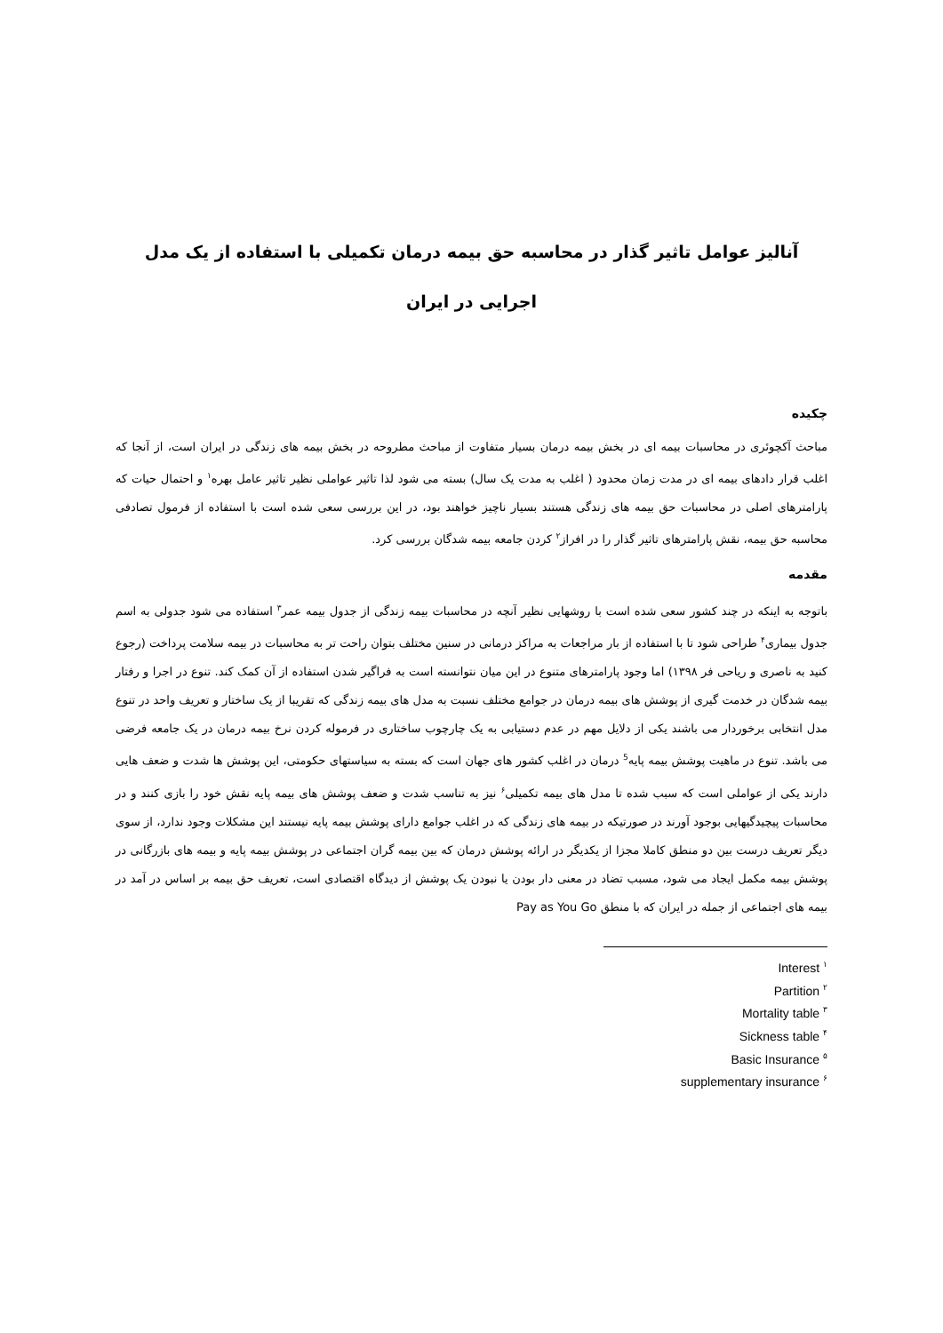آنالیز عوامل تاثیر گذار در محاسبه حق بیمه درمان تکمیلی با استفاده از یک مدل اجرایی در ایران
چکیده
مباحث آکچوئری در محاسبات بیمه ای در بخش بیمه درمان بسیار متفاوت از مباحث مطروحه در بخش بیمه های زندگی در ایران است، از آنجا که اغلب قرار دادهای بیمه ای در مدت زمان محدود ( اغلب به مدت یک سال) بسته می شود لذا تاثیر عواملی نظیر تاثیر عامل بهره<sup>۱</sup> و احتمال حیات که پارامترهای اصلی در محاسبات حق بیمه های زندگی هستند بسیار ناچیز خواهند بود، در این بررسی سعی شده است با استفاده از فرمول تصادفی محاسبه حق بیمه، نقش پارامترهای تاثیر گذار را در افراز<sup>۲</sup> کردن جامعه بیمه شدگان بررسی کرد.
مقدمه
باتوجه به اینکه در چند کشور سعی شده است با روشهایی نظیر آنچه در محاسبات بیمه زندگی از جدول بیمه عمر<sup>۳</sup> استفاده می شود جدولی به اسم جدول بیماری<sup>۴</sup> طراحی شود تا با استفاده از بار مراجعات به مراکز درمانی در سنین مختلف بتوان راحت تر به محاسبات در بیمه سلامت پرداخت (رجوع کنید به ناصری و ریاحی فر ۱۳۹۸) اما وجود پارامترهای متنوع در این میان نتوانسته است به فراگیر شدن استفاده از آن کمک کند. تنوع در اجرا و رفتار بیمه شدگان در خدمت گیری از پوشش های بیمه درمان در جوامع مختلف نسبت به مدل های بیمه زندگی که تقریبا از یک ساختار و تعریف واحد در تنوع مدل انتخابی برخوردار می باشند یکی از دلایل مهم در عدم دستیابی به یک چارچوب ساختاری در فرموله کردن نرخ بیمه درمان در یک جامعه فرضی می باشد. تنوع در ماهیت پوشش بیمه پایه<sup>5</sup> درمان در اغلب کشور های جهان است که بسته به سیاستهای حکومتی، این پوشش ها شدت و ضعف هایی دارند یکی از عواملی است که سبب شده تا مدل های بیمه تکمیلی<sup>۶</sup> نیز به تناسب شدت و ضعف پوشش های بیمه پایه نقش خود را بازی کنند و در محاسبات پیچیدگیهایی بوجود آورند در صورتیکه در بیمه های زندگی که در اغلب جوامع دارای پوشش بیمه پایه نیستند این مشکلات وجود ندارد، از سوی دیگر تعریف درست بین دو منطق کاملا مجزا از یکدیگر در ارائه پوشش درمان که بین بیمه گران اجتماعی در پوشش بیمه پایه و بیمه های بازرگانی در پوشش بیمه مکمل ایجاد می شود، مسبب تضاد در معنی دار بودن یا نبودن یک پوشش از دیدگاه اقتصادی است، تعریف حق بیمه بر اساس در آمد در بیمه های اجتماعی از جمله در ایران که با منطق Pay as You Go
Interest <sup>۱</sup>
Partition <sup>۲</sup>
Mortality table <sup>۳</sup>
Sickness table <sup>۴</sup>
Basic Insurance <sup>۵</sup>
supplementary insurance <sup>۶</sup>